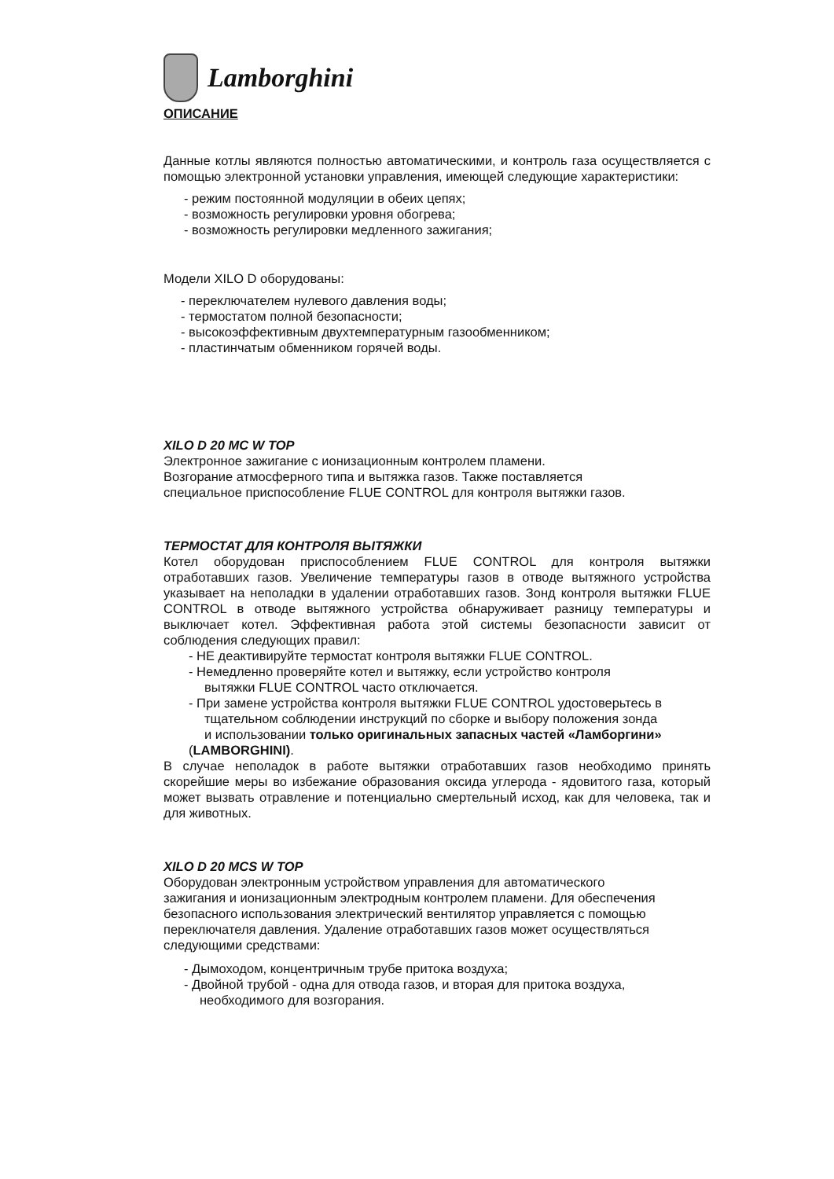Lamborghini
ОПИСАНИЕ
Данные котлы являются полностью автоматическими, и контроль газа осуществляется с помощью электронной установки управления, имеющей следующие характеристики:
- режим постоянной модуляции в обеих цепях;
- возможность регулировки уровня обогрева;
- возможность регулировки медленного зажигания;
Модели XILO D оборудованы:
- переключателем нулевого давления воды;
- термостатом полной безопасности;
- высокоэффективным двухтемпературным газообменником;
- пластинчатым обменником горячей воды.
XILO D 20 MC W TOP
Электронное зажигание с ионизационным контролем пламени.
Возгорание атмосферного типа и вытяжка газов. Также поставляется
специальное приспособление FLUE CONTROL для контроля вытяжки газов.
ТЕРМОСТАТ ДЛЯ КОНТРОЛЯ ВЫТЯЖКИ
Котел оборудован приспособлением FLUE CONTROL для контроля вытяжки отработавших газов. Увеличение температуры газов в отводе вытяжного устройства указывает на неполадки в удалении отработавших газов. Зонд контроля вытяжки FLUE CONTROL в отводе вытяжного устройства обнаруживает разницу температуры и выключает котел. Эффективная работа этой системы безопасности зависит от соблюдения следующих правил:
- НЕ деактивируйте термостат контроля вытяжки FLUE CONTROL.
- Немедленно проверяйте котел и вытяжку, если устройство контроля
вытяжки FLUE CONTROL часто отключается.
- При замене устройства контроля вытяжки FLUE CONTROL удостоверьтесь в
тщательном соблюдении инструкций по сборке и выбору положения зонда
и использовании только оригинальных запасных частей «Ламборгини»
(LAMBORGHINI).
В случае неполадок в работе вытяжки отработавших газов необходимо принять скорейшие меры во избежание образования оксида углерода - ядовитого газа, который может вызвать отравление и потенциально смертельный исход, как для человека, так и для животных.
XILO D 20 MCS W TOP
Оборудован электронным устройством управления для автоматического
зажигания и ионизационным электродным контролем пламени. Для обеспечения
безопасного использования электрический вентилятор управляется с помощью
переключателя давления. Удаление отработавших газов может осуществляться
следующими средствами:
- Дымоходом, концентричным трубе притока воздуха;
- Двойной трубой - одна для отвода газов, и вторая для притока воздуха,
необходимого для возгорания.